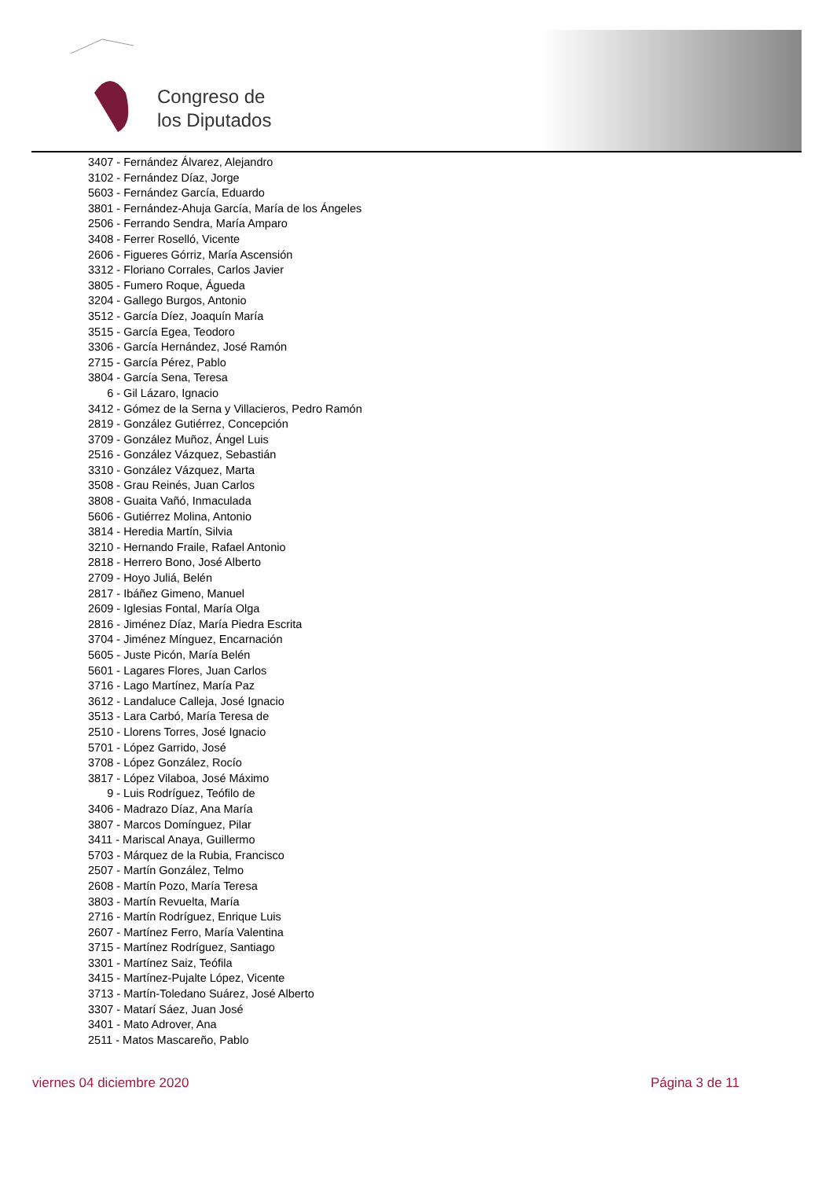Congreso de
los Diputados
3407 - Fernández Álvarez, Alejandro
3102 - Fernández Díaz, Jorge
5603 - Fernández García, Eduardo
3801 - Fernández-Ahuja García, María de los Ángeles
2506 - Ferrando Sendra, María Amparo
3408 - Ferrer Roselló, Vicente
2606 - Figueres Górriz, María Ascensión
3312 - Floriano Corrales, Carlos Javier
3805 - Fumero Roque, Águeda
3204 - Gallego Burgos, Antonio
3512 - García Díez, Joaquín María
3515 - García Egea, Teodoro
3306 - García Hernández, José Ramón
2715 - García Pérez, Pablo
3804 - García Sena, Teresa
6 - Gil Lázaro, Ignacio
3412 - Gómez de la Serna y Villacieros, Pedro Ramón
2819 - González Gutiérrez, Concepción
3709 - González Muñoz, Ángel Luis
2516 - González Vázquez, Sebastián
3310 - González Vázquez, Marta
3508 - Grau Reinés, Juan Carlos
3808 - Guaita Vañó, Inmaculada
5606 - Gutiérrez Molina, Antonio
3814 - Heredia Martín, Silvia
3210 - Hernando Fraile, Rafael Antonio
2818 - Herrero Bono, José Alberto
2709 - Hoyo Juliá, Belén
2817 - Ibáñez Gimeno, Manuel
2609 - Iglesias Fontal, María Olga
2816 - Jiménez Díaz, María Piedra Escrita
3704 - Jiménez Mínguez, Encarnación
5605 - Juste Picón, María Belén
5601 - Lagares Flores, Juan Carlos
3716 - Lago Martínez, María Paz
3612 - Landaluce Calleja, José Ignacio
3513 - Lara Carbó, María Teresa de
2510 - Llorens Torres, José Ignacio
5701 - López Garrido, José
3708 - López González, Rocío
3817 - López Vilaboa, José Máximo
9 - Luis Rodríguez, Teófilo de
3406 - Madrazo Díaz, Ana María
3807 - Marcos Domínguez, Pilar
3411 - Mariscal Anaya, Guillermo
5703 - Márquez de la Rubia, Francisco
2507 - Martín González, Telmo
2608 - Martín Pozo, María Teresa
3803 - Martín Revuelta, María
2716 - Martín Rodríguez, Enrique Luis
2607 - Martínez Ferro, María Valentina
3715 - Martínez Rodríguez, Santiago
3301 - Martínez Saiz, Teófila
3415 - Martínez-Pujalte López, Vicente
3713 - Martín-Toledano Suárez, José Alberto
3307 - Matarí Sáez, Juan José
3401 - Mato Adrover, Ana
2511 - Matos Mascareño, Pablo
viernes 04 diciembre 2020 Página 3 de 11